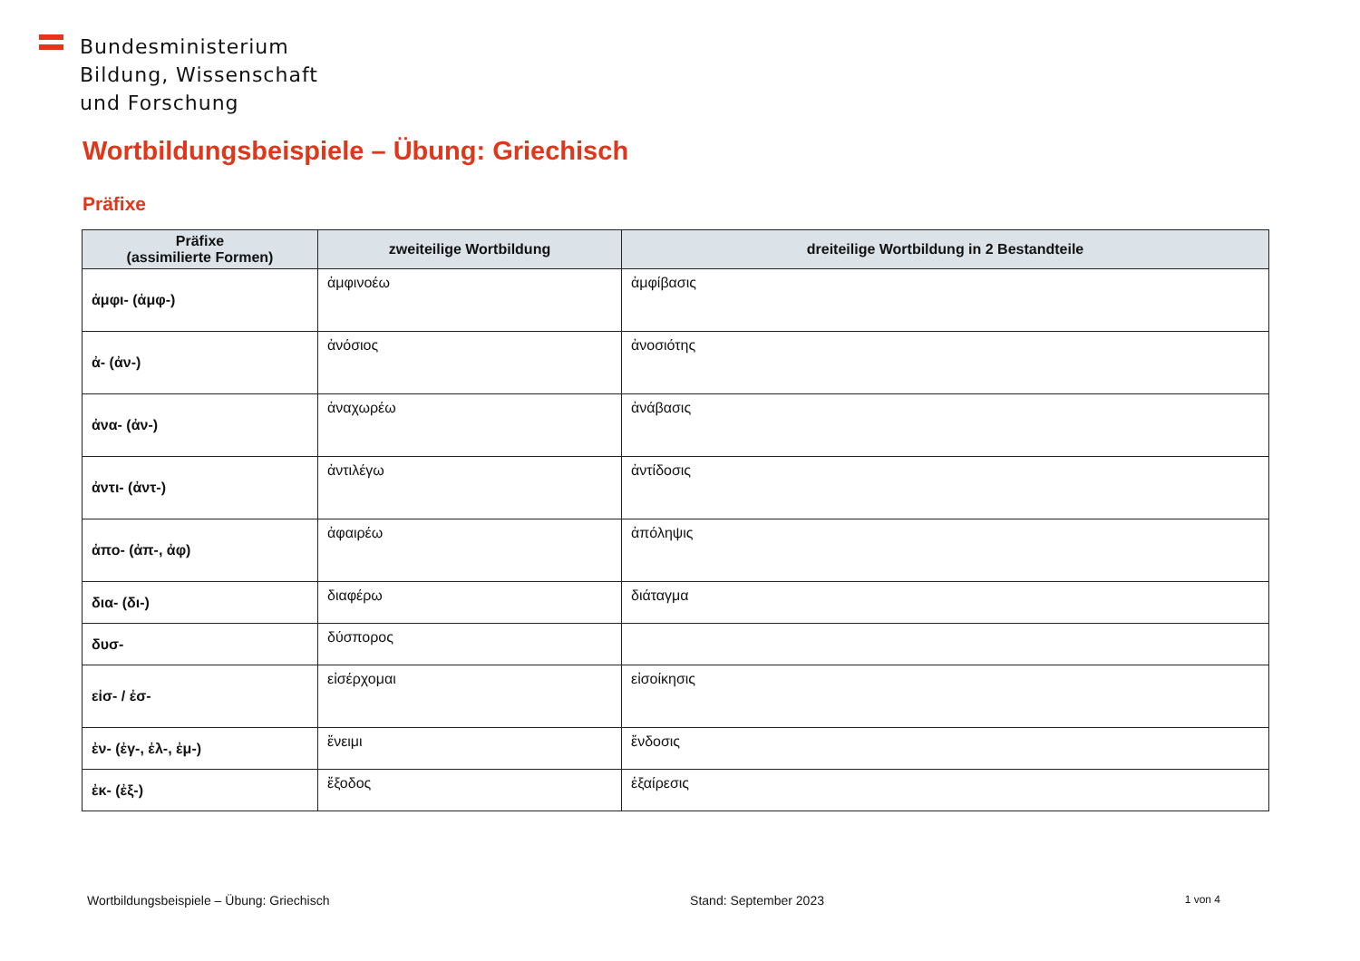Bundesministerium
Bildung, Wissenschaft
und Forschung
Wortbildungsbeispiele – Übung: Griechisch
Präfixe
| Präfixe (assimilierte Formen) | zweiteilige Wortbildung | dreiteilige Wortbildung in 2 Bestandteile |
| --- | --- | --- |
| ἀμφι- (ἀμφ-) | ἀμφινοέω | ἀμφίβασις |
| ἀ- (ἀν-) | ἀνόσιος | ἀνοσιότης |
| ἀνα- (ἀν-) | ἀναχωρέω | ἀνάβασις |
| ἀντι- (ἀντ-) | ἀντιλέγω | ἀντίδοσις |
| ἀπο- (ἀπ-, ἀφ) | ἀφαιρέω | ἀπόληψις |
| δια- (δι-) | διαφέρω | διάταγμα |
| δυσ- | δύσπορος | |
| εἰσ- / ἐσ- | εἰσέρχομαι | εἰσοίκησις |
| ἐν- (ἐγ-, ἐλ-, ἐμ-) | ἔνειμι | ἔνδοσις |
| ἐκ- (ἐξ-) | ἔξοδος | ἐξαίρεσις |
Wortbildungsbeispiele – Übung: Griechisch Stand: September 2023 1 von 4